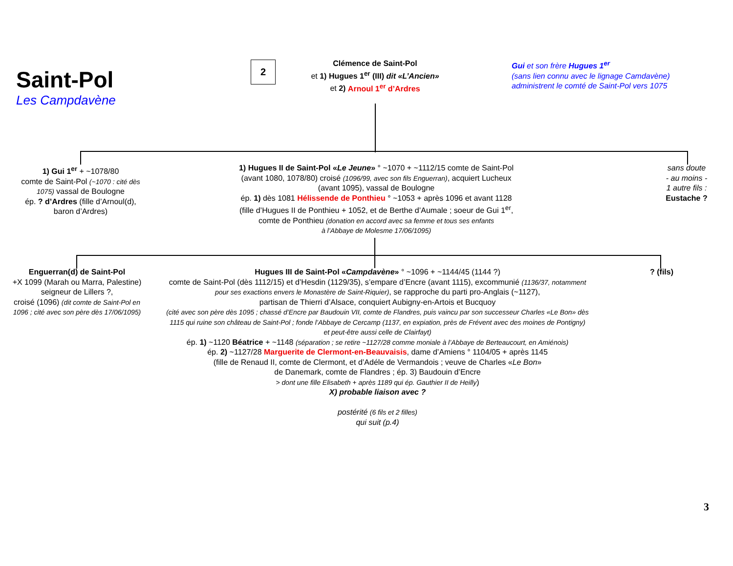Saint-Pol
Les Campdavène
2
Clémence de Saint-Pol
et 1) Hugues 1<sup>er</sup> (III) dit «L’Ancien»
et 2) Arnoul 1<sup>er</sup> d’Ardres
Gui et son frère Hugues 1<sup>er</sup>
(sans lien connu avec le lignage Camdavène)
administrent le comté de Saint-Pol vers 1075
1) Gui 1<sup>er</sup> + ~1078/80
comte de Saint-Pol (~1070 : cité dès 1075) vassal de Boulogne
ép. ? d’Ardres (fille d’Arnoul(d),
baron d’Ardres)
1) Hugues II de Saint-Pol «Le Jeune» ° ~1070 + ~1112/15 comte de Saint-Pol
(avant 1080, 1078/80) croisé (1096/99, avec son fils Enguerran), acquiert Lucheux
(avant 1095), vassal de Boulogne
ép. 1) dès 1081 Hélissende de Ponthieu ° ~1053 + après 1096 et avant 1128
(fille d’Hugues II de Ponthieu + 1052, et de Berthe d’Aumale ; soeur de Gui 1<sup>er</sup>,
comte de Ponthieu (donation en accord avec sa femme et tous ses enfants
à l’Abbaye de Molesme 17/06/1095)
sans doute
- au moins -
1 autre fils :
Eustache ?
Enguerran(d) de Saint-Pol
+X 1099 (Marah ou Marra, Palestine) seigneur de Lillers ?,
croisé (1096) (dit comte de Saint-Pol en 1096 ; cité avec son père dès 17/06/1095)
Hugues III de Saint-Pol «Campdavène» ° ~1096 + ~1144/45 (1144 ?)
comte de Saint-Pol (dès 1112/15) et d’Hesdin (1129/35), s’empare d’Encre (avant 1115), excommunié (1136/37, notamment pour ses exactions envers le Monastère de Saint-Riquier), se rapproche du parti pro-Anglais (~1127),
partisan de Thierri d’Alsace, conquiert Aubigny-en-Artois et Bucquoy
(cité avec son père dès 1095 ; chassé d’Encre par Baudouin VII, comte de Flandres, puis vaincu par son successeur Charles «Le Bon» dès 1115 qui ruine son château de Saint-Pol ; fonde l’Abbaye de Cercamp (1137, en expiation, près de Frévent avec des moines de Pontigny) et peut-être aussi celle de Clairfayt)
ép. 1) ~1120 Béatrice + ~1148 (séparation ; se retire ~1127/28 comme moniale à l’Abbaye de Berteaucourt, en Amiénois)
ép. 2) ~1127/28 Marguerite de Clermont-en-Beauvaisis, dame d’Amiens ° 1104/05 + après 1145
(fille de Renaud II, comte de Clermont, et d’Adéle de Vermandois ; veuve de Charles «Le Bon»
de Danemark, comte de Flandres ; ép. 3) Baudouin d’Encre
> dont une fille Elisabeth + après 1189 qui ép. Gauthier II de Heilly)
X) probable liaison avec ?
postérité (6 fils et 2 filles)
qui suit (p.4)
? (fils)
3